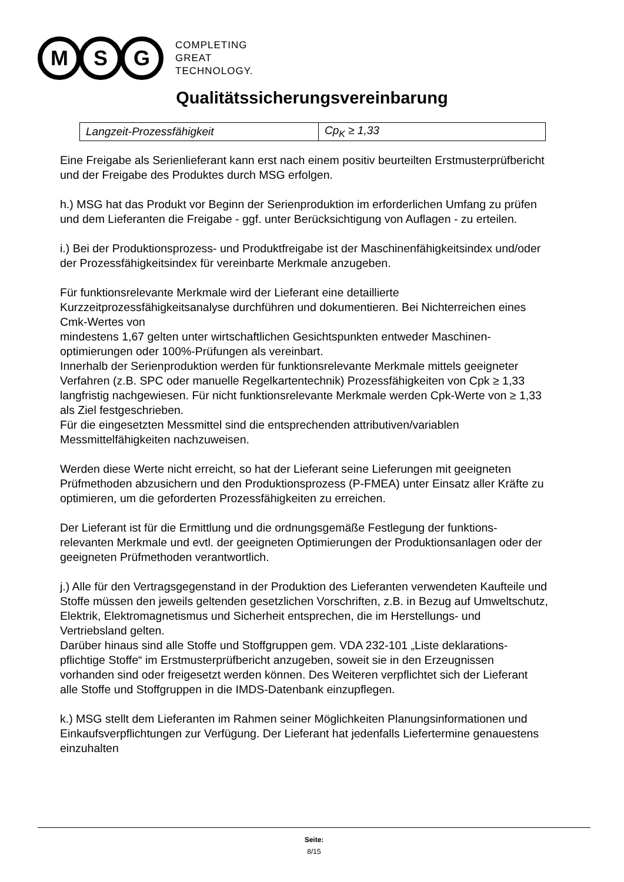M S G
COMPLETING
GREAT
TECHNOLOGY.
Qualitätssicherungsvereinbarung
| Langzeit-Prozessfähigkeit | Cp<sub>K</sub> ≥ 1,33 |
Eine Freigabe als Serienlieferant kann erst nach einem positiv beurteilten Erstmusterprüfbericht und der Freigabe des Produktes durch MSG erfolgen.
h.) MSG hat das Produkt vor Beginn der Serienproduktion im erforderlichen Umfang zu prüfen und dem Lieferanten die Freigabe - ggf. unter Berücksichtigung von Auflagen - zu erteilen.
i.) Bei der Produktionsprozess- und Produktfreigabe ist der Maschinenfähigkeitsindex und/oder der Prozessfähigkeitsindex für vereinbarte Merkmale anzugeben.
Für funktionsrelevante Merkmale wird der Lieferant eine detaillierte Kurzzeitprozessfähigkeitsanalyse durchführen und dokumentieren. Bei Nichterreichen eines Cmk-Wertes von
mindestens 1,67 gelten unter wirtschaftlichen Gesichtspunkten entweder Maschinen-optimierungen oder 100%-Prüfungen als vereinbart.
Innerhalb der Serienproduktion werden für funktionsrelevante Merkmale mittels geeigneter Verfahren (z.B. SPC oder manuelle Regelkartentechnik) Prozessfähigkeiten von Cpk ≥ 1,33 langfristig nachgewiesen. Für nicht funktionsrelevante Merkmale werden Cpk-Werte von ≥ 1,33 als Ziel festgeschrieben.
Für die eingesetzten Messmittel sind die entsprechenden attributiven/variablen Messmittelfähigkeiten nachzuweisen.
Werden diese Werte nicht erreicht, so hat der Lieferant seine Lieferungen mit geeigneten Prüfmethoden abzusichern und den Produktionsprozess (P-FMEA) unter Einsatz aller Kräfte zu optimieren, um die geforderten Prozessfähigkeiten zu erreichen.
Der Lieferant ist für die Ermittlung und die ordnungsgemäße Festlegung der funktions-relevanten Merkmale und evtl. der geeigneten Optimierungen der Produktionsanlagen oder der geeigneten Prüfmethoden verantwortlich.
j.) Alle für den Vertragsgegenstand in der Produktion des Lieferanten verwendeten Kaufteile und Stoffe müssen den jeweils geltenden gesetzlichen Vorschriften, z.B. in Bezug auf Umweltschutz, Elektrik, Elektromagnetismus und Sicherheit entsprechen, die im Herstellungs- und Vertriebsland gelten.
Darüber hinaus sind alle Stoffe und Stoffgruppen gem. VDA 232-101 „Liste deklarations-pflichtige Stoffe“ im Erstmusterprüfbericht anzugeben, soweit sie in den Erzeugnissen vorhanden sind oder freigesetzt werden können. Des Weiteren verpflichtet sich der Lieferant alle Stoffe und Stoffgruppen in die IMDS-Datenbank einzupflegen.
k.) MSG stellt dem Lieferanten im Rahmen seiner Möglichkeiten Planungsinformationen und Einkaufsverpflichtungen zur Verfügung. Der Lieferant hat jedenfalls Liefertermine genauestens einzuhalten
Seite:
8/15